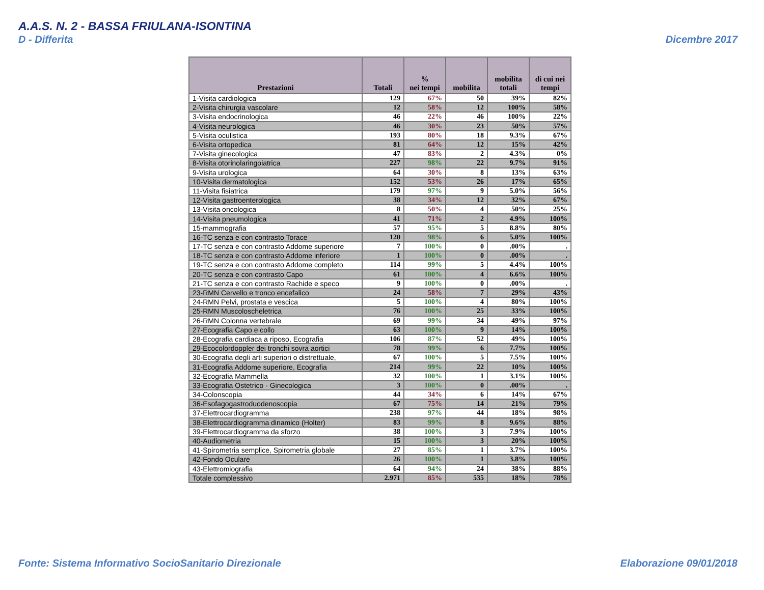A.A.S. N. 2 - BASSA FRIULANA-ISONTINA
D - Differita Dicembre 2017
| Prestazioni | Totali | % nei tempi | mobilita | mobilita totali | di cui nei tempi |
| --- | --- | --- | --- | --- | --- |
| 1-Visita cardiologica | 129 | 67% | 50 | 39% | 82% |
| 2-Visita chirurgia vascolare | 12 | 58% | 12 | 100% | 58% |
| 3-Visita endocrinologica | 46 | 22% | 46 | 100% | 22% |
| 4-Visita neurologica | 46 | 30% | 23 | 50% | 57% |
| 5-Visita oculistica | 193 | 80% | 18 | 9.3% | 67% |
| 6-Visita ortopedica | 81 | 64% | 12 | 15% | 42% |
| 7-Visita ginecologica | 47 | 83% | 2 | 4.3% | 0% |
| 8-Visita otorinolaringoiatrica | 227 | 98% | 22 | 9.7% | 91% |
| 9-Visita urologica | 64 | 30% | 8 | 13% | 63% |
| 10-Visita dermatologica | 152 | 53% | 26 | 17% | 65% |
| 11-Visita fisiatrica | 179 | 97% | 9 | 5.0% | 56% |
| 12-Visita gastroenterologica | 38 | 34% | 12 | 32% | 67% |
| 13-Visita oncologica | 8 | 50% | 4 | 50% | 25% |
| 14-Visita pneumologica | 41 | 71% | 2 | 4.9% | 100% |
| 15-mammografia | 57 | 95% | 5 | 8.8% | 80% |
| 16-TC senza e con contrasto Torace | 120 | 98% | 6 | 5.0% | 100% |
| 17-TC senza e con contrasto Addome superiore | 7 | 100% | 0 | .00% | . |
| 18-TC senza e con contrasto Addome inferiore | 1 | 100% | 0 | .00% | . |
| 19-TC senza e con contrasto Addome completo | 114 | 99% | 5 | 4.4% | 100% |
| 20-TC senza e con contrasto Capo | 61 | 100% | 4 | 6.6% | 100% |
| 21-TC senza e con contrasto Rachide e speco | 9 | 100% | 0 | .00% | . |
| 23-RMN Cervello e tronco encefalico | 24 | 58% | 7 | 29% | 43% |
| 24-RMN Pelvi, prostata e vescica | 5 | 100% | 4 | 80% | 100% |
| 25-RMN Muscoloscheletrica | 76 | 100% | 25 | 33% | 100% |
| 26-RMN Colonna vertebrale | 69 | 99% | 34 | 49% | 97% |
| 27-Ecografia Capo e collo | 63 | 100% | 9 | 14% | 100% |
| 28-Ecografia cardiaca a riposo, Ecografia | 106 | 87% | 52 | 49% | 100% |
| 29-Ecocolordoppler dei tronchi sovra aortici | 78 | 99% | 6 | 7.7% | 100% |
| 30-Ecografia degli arti superiori o distrettuale, | 67 | 100% | 5 | 7.5% | 100% |
| 31-Ecografia Addome superiore, Ecografia | 214 | 99% | 22 | 10% | 100% |
| 32-Ecografia Mammella | 32 | 100% | 1 | 3.1% | 100% |
| 33-Ecografia Ostetrico - Ginecologica | 3 | 100% | 0 | .00% | . |
| 34-Colonscopia | 44 | 34% | 6 | 14% | 67% |
| 36-Esofagogastroduodenoscopia | 67 | 75% | 14 | 21% | 79% |
| 37-Elettrocardiogramma | 238 | 97% | 44 | 18% | 98% |
| 38-Elettrocardiogramma dinamico (Holter) | 83 | 99% | 8 | 9.6% | 88% |
| 39-Elettrocardiogramma da sforzo | 38 | 100% | 3 | 7.9% | 100% |
| 40-Audiometria | 15 | 100% | 3 | 20% | 100% |
| 41-Spirometria semplice, Spirometria globale | 27 | 85% | 1 | 3.7% | 100% |
| 42-Fondo Oculare | 26 | 100% | 1 | 3.8% | 100% |
| 43-Elettromiografia | 64 | 94% | 24 | 38% | 88% |
| Totale complessivo | 2.971 | 85% | 535 | 18% | 78% |
Fonte: Sistema Informativo SocioSanitario Direzionale
Elaborazione 09/01/2018